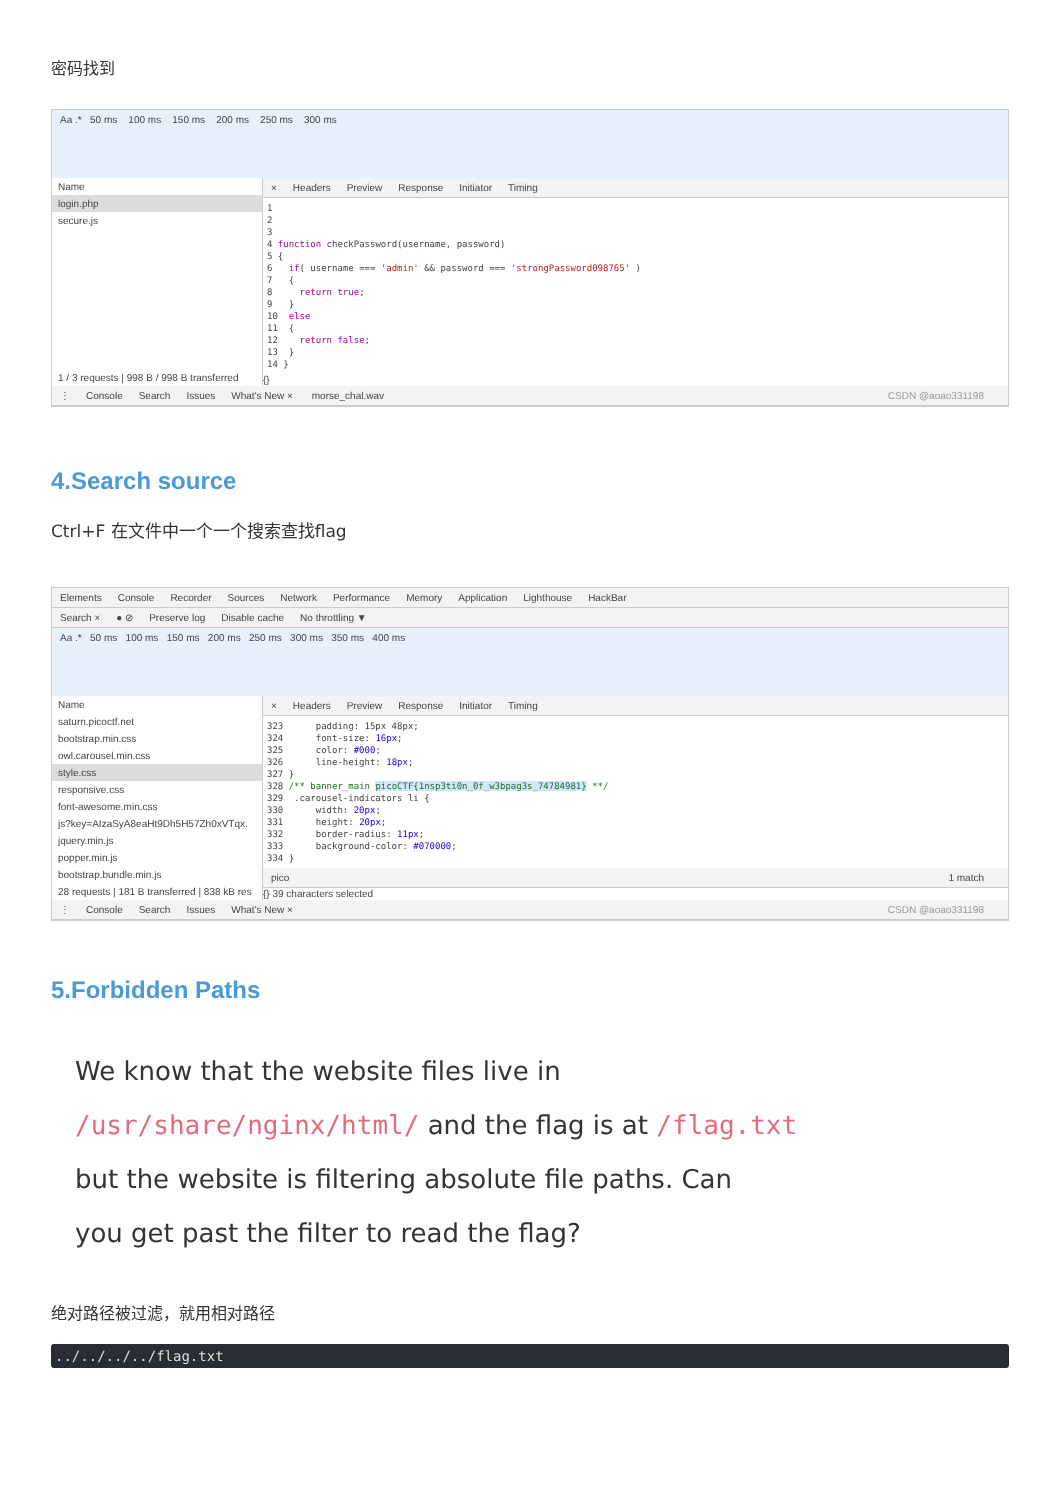密码找到
Aa .* 50 ms 100 ms 150 ms 200 ms 250 ms 300 ms
Name
login.php
secure.js
1 / 3 requests | 998 B / 998 B transferred
× Headers Preview Response Initiator Timing
1 2 3 4 function checkPassword(username, password) 5 { 6 if( username === 'admin' && password === 'strongPassword098765' ) 7 { 8 return true; 9 } 10 else 11 { 12 return false; 13 } 14 }
{}
⋮ Console Search Issues What's New × morse_chal.wav CSDN @aoao331198
4.Search source
Ctrl+F 在文件中一个一个搜索查找flag
Elements Console Recorder Sources Network Performance Memory Application Lighthouse HackBar
Search × ● ⊘ Preserve log Disable cache No throttling ▼
Aa .* 50 ms 100 ms 150 ms 200 ms 250 ms 300 ms 350 ms 400 ms
Name
saturn.picoctf.net
bootstrap.min.css
owl.carousel.min.css
style.css
responsive.css
font-awesome.min.css
js?key=AIzaSyA8eaHt9Dh5H57Zh0xVTqx.
jquery.min.js
popper.min.js
bootstrap.bundle.min.js
28 requests | 181 B transferred | 838 kB res
× Headers Preview Response Initiator Timing
323 padding: 15px 48px; 324 font-size: 16px; 325 color: #000; 326 line-height: 18px; 327 } 328 /** banner_main picoCTF{1nsp3ti0n_0f_w3bpag3s_74784981} **/ 329 .carousel-indicators li { 330 width: 20px; 331 height: 20px; 332 border-radius: 11px; 333 background-color: #070000; 334 }
pico 1 match
{} 39 characters selected
⋮ Console Search Issues What's New × CSDN @aoao331198
5.Forbidden Paths
We know that the website files live in
/usr/share/nginx/html/ and the flag is at /flag.txt
but the website is filtering absolute file paths. Can
you get past the filter to read the flag?
绝对路径被过滤，就用相对路径
../../../../flag.txt